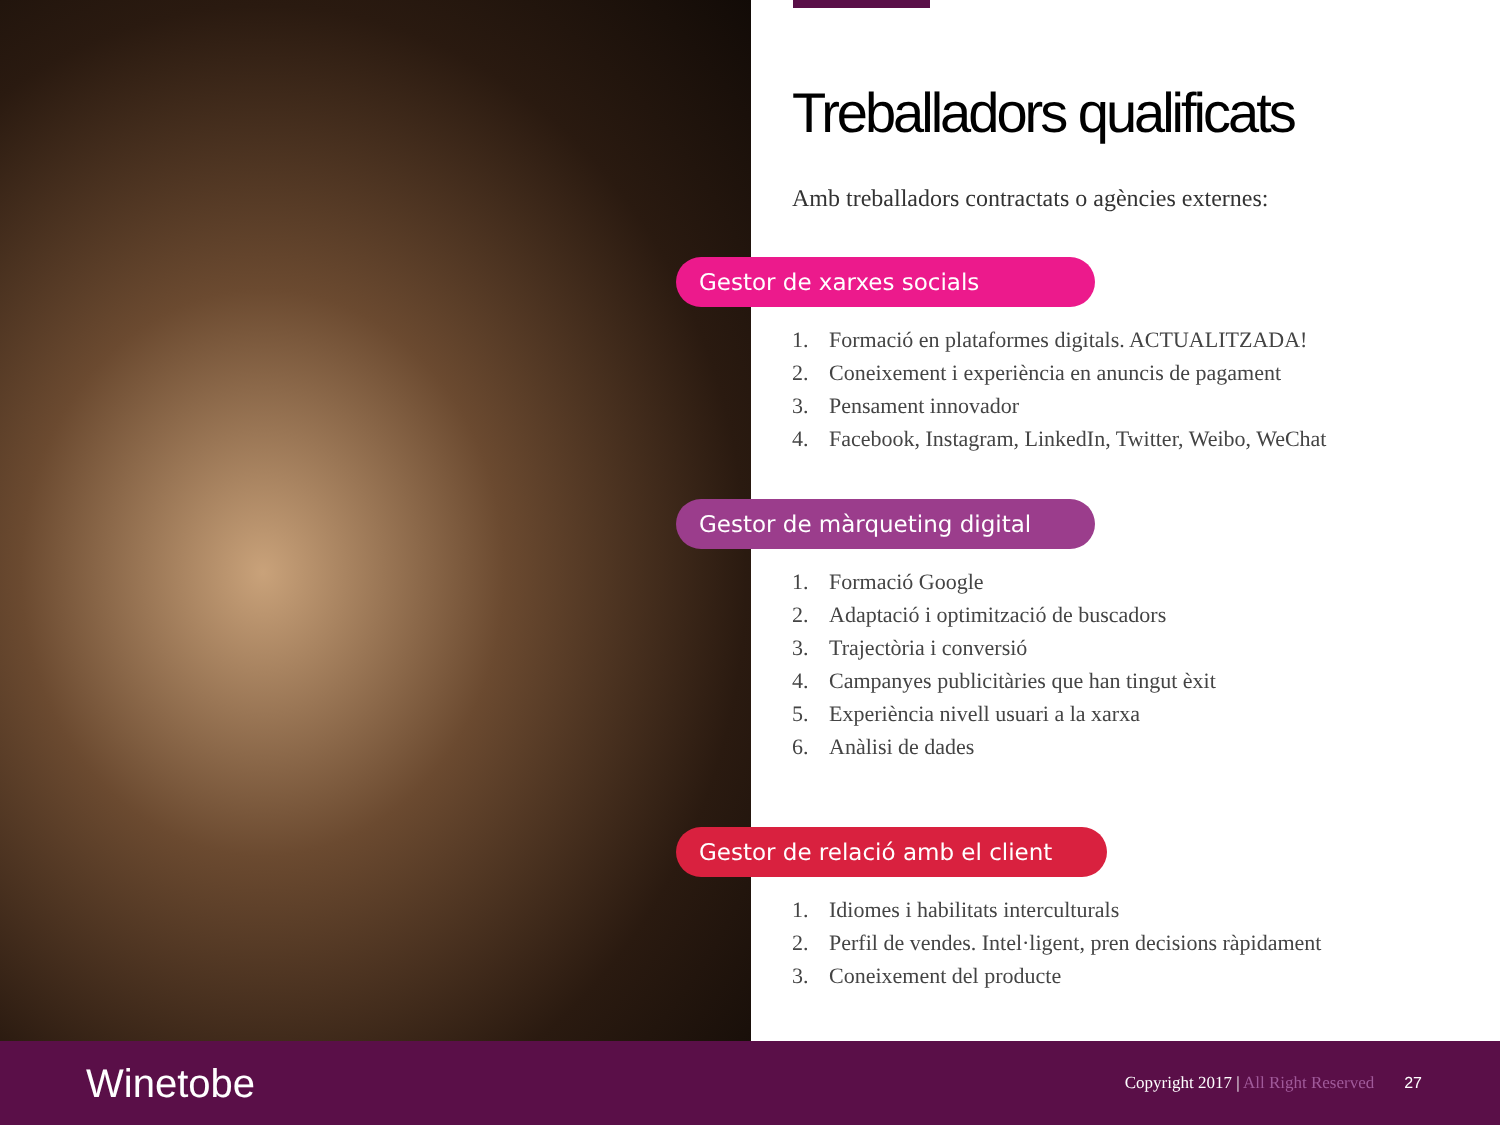Treballadors qualificats
Amb treballadors contractats o agències externes:
Gestor de xarxes socials
1. Formació en plataformes digitals. ACTUALITZADA!
2. Coneixement i experiència en anuncis de pagament
3. Pensament innovador
4. Facebook, Instagram, LinkedIn, Twitter, Weibo, WeChat
Gestor de màrqueting digital
1. Formació Google
2. Adaptació i optimització de buscadors
3. Trajectòria i conversió
4. Campanyes publicitàries que han tingut èxit
5. Experiència nivell usuari a la xarxa
6. Anàlisi de dades
Gestor de relació amb el client
1. Idiomes i habilitats interculturals
2. Perfil de vendes. Intel·ligent, pren decisions ràpidament
3. Coneixement del producte
Winetobe
Copyright 2017 | All Right Reserved
27